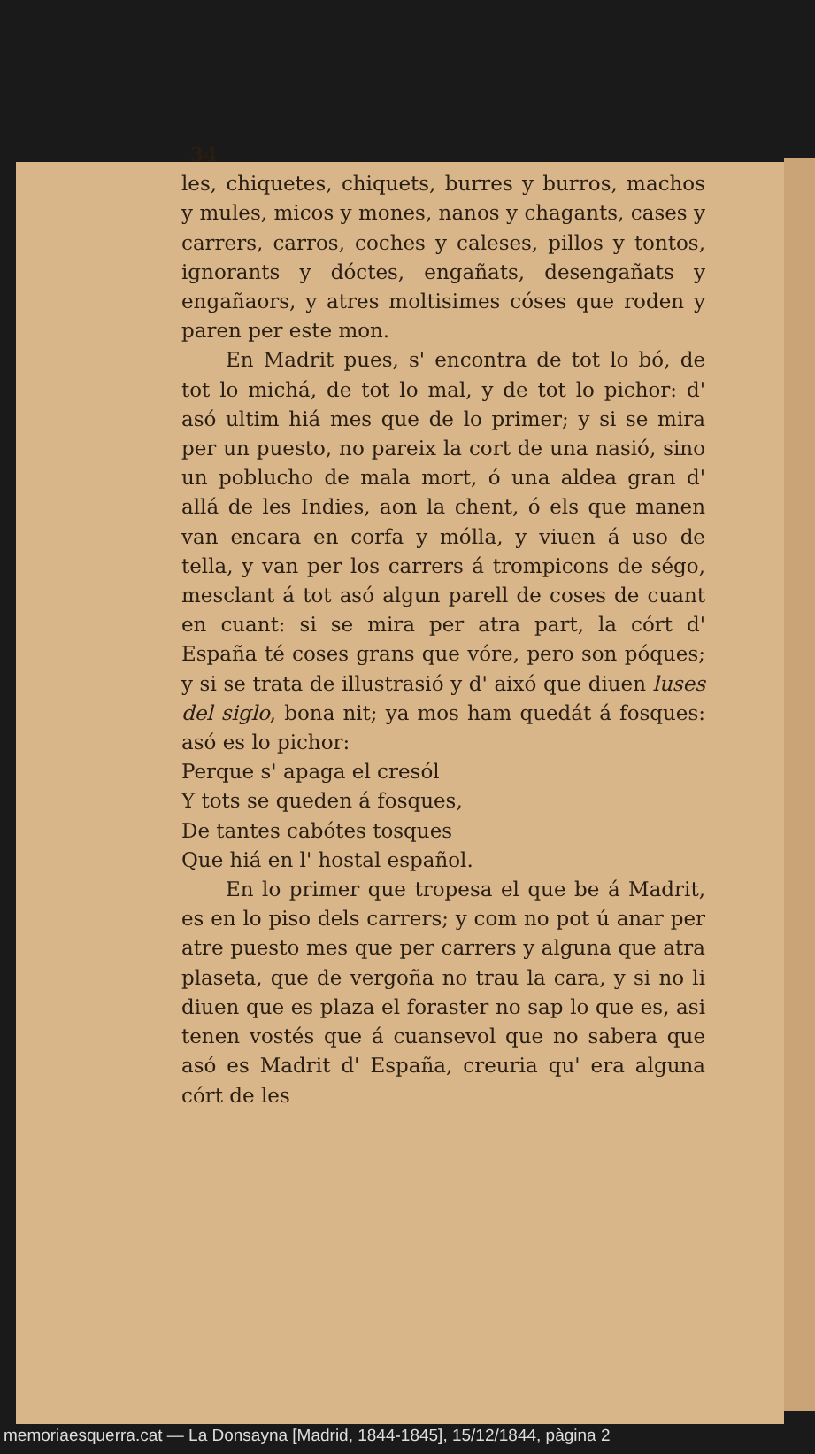34
les, chiquetes, chiquets, burres y burros, machos y mules, micos y mones, nanos y chagants, cases y carrers, carros, coches y caleses, pillos y tontos, ignorants y dóctes, engañats, desengañats y engañaors, y atres moltisimes cóses que roden y paren per este mon.
En Madrit pues, s' encontra de tot lo bó, de tot lo michá, de tot lo mal, y de tot lo pichor: d' asó ultim hiá mes que de lo primer; y si se mira per un puesto, no pareix la cort de una nasió, sino un poblucho de mala mort, ó una aldea gran d' allá de les Indies, aon la chent, ó els que manen van encara en corfa y mólla, y viuen á uso de tella, y van per los carrers á trompicons de ségo, mesclant á tot asó algun parell de coses de cuant en cuant: si se mira per atra part, la córt d' España té coses grans que vóre, pero son póques; y si se trata de illustrasió y d' aixó que diuen luses del siglo, bona nit; ya mos ham quedát á fosques: asó es lo pichor:
Perque s' apaga el cresól
Y tots se queden á fosques,
De tantes cabótes tosques
Que hiá en l' hostal español.
En lo primer que tropesa el que be á Madrit, es en lo piso dels carrers; y com no pot ú anar per atre puesto mes que per carrers y alguna que atra plaseta, que de vergoña no trau la cara, y si no li diuen que es plaza el foraster no sap lo que es, asi tenen vostés que á cuansevol que no sabera que asó es Madrit d' España, creuria qu' era alguna córt de les
memoriaesquerra.cat — La Donsayna [Madrid, 1844-1845], 15/12/1844, pàgina 2